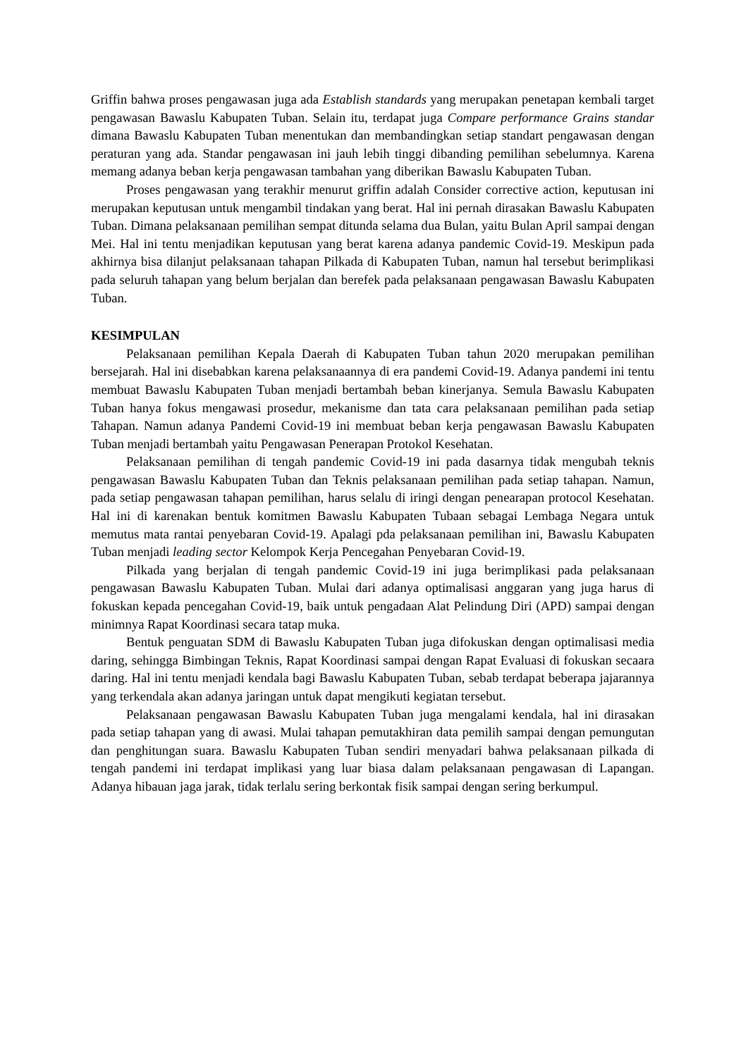Griffin bahwa proses pengawasan juga ada Establish standards yang merupakan penetapan kembali target pengawasan Bawaslu Kabupaten Tuban. Selain itu, terdapat juga Compare performance Grains standar dimana Bawaslu Kabupaten Tuban menentukan dan membandingkan setiap standart pengawasan dengan peraturan yang ada. Standar pengawasan ini jauh lebih tinggi dibanding pemilihan sebelumnya. Karena memang adanya beban kerja pengawasan tambahan yang diberikan Bawaslu Kabupaten Tuban.
Proses pengawasan yang terakhir menurut griffin adalah Consider corrective action, keputusan ini merupakan keputusan untuk mengambil tindakan yang berat. Hal ini pernah dirasakan Bawaslu Kabupaten Tuban. Dimana pelaksanaan pemilihan sempat ditunda selama dua Bulan, yaitu Bulan April sampai dengan Mei. Hal ini tentu menjadikan keputusan yang berat karena adanya pandemic Covid-19. Meskipun pada akhirnya bisa dilanjut pelaksanaan tahapan Pilkada di Kabupaten Tuban, namun hal tersebut berimplikasi pada seluruh tahapan yang belum berjalan dan berefek pada pelaksanaan pengawasan Bawaslu Kabupaten Tuban.
KESIMPULAN
Pelaksanaan pemilihan Kepala Daerah di Kabupaten Tuban tahun 2020 merupakan pemilihan bersejarah. Hal ini disebabkan karena pelaksanaannya di era pandemi Covid-19. Adanya pandemi ini tentu membuat Bawaslu Kabupaten Tuban menjadi bertambah beban kinerjanya. Semula Bawaslu Kabupaten Tuban hanya fokus mengawasi prosedur, mekanisme dan tata cara pelaksanaan pemilihan pada setiap Tahapan. Namun adanya Pandemi Covid-19 ini membuat beban kerja pengawasan Bawaslu Kabupaten Tuban menjadi bertambah yaitu Pengawasan Penerapan Protokol Kesehatan.
Pelaksanaan pemilihan di tengah pandemic Covid-19 ini pada dasarnya tidak mengubah teknis pengawasan Bawaslu Kabupaten Tuban dan Teknis pelaksanaan pemilihan pada setiap tahapan. Namun, pada setiap pengawasan tahapan pemilihan, harus selalu di iringi dengan penearapan protocol Kesehatan. Hal ini di karenakan bentuk komitmen Bawaslu Kabupaten Tubaan sebagai Lembaga Negara untuk memutus mata rantai penyebaran Covid-19. Apalagi pda pelaksanaan pemilihan ini, Bawaslu Kabupaten Tuban menjadi leading sector Kelompok Kerja Pencegahan Penyebaran Covid-19.
Pilkada yang berjalan di tengah pandemic Covid-19 ini juga berimplikasi pada pelaksanaan pengawasan Bawaslu Kabupaten Tuban. Mulai dari adanya optimalisasi anggaran yang juga harus di fokuskan kepada pencegahan Covid-19, baik untuk pengadaan Alat Pelindung Diri (APD) sampai dengan minimnya Rapat Koordinasi secara tatap muka.
Bentuk penguatan SDM di Bawaslu Kabupaten Tuban juga difokuskan dengan optimalisasi media daring, sehingga Bimbingan Teknis, Rapat Koordinasi sampai dengan Rapat Evaluasi di fokuskan secaara daring. Hal ini tentu menjadi kendala bagi Bawaslu Kabupaten Tuban, sebab terdapat beberapa jajarannya yang terkendala akan adanya jaringan untuk dapat mengikuti kegiatan tersebut.
Pelaksanaan pengawasan Bawaslu Kabupaten Tuban juga mengalami kendala, hal ini dirasakan pada setiap tahapan yang di awasi. Mulai tahapan pemutakhiran data pemilih sampai dengan pemungutan dan penghitungan suara. Bawaslu Kabupaten Tuban sendiri menyadari bahwa pelaksanaan pilkada di tengah pandemi ini terdapat implikasi yang luar biasa dalam pelaksanaan pengawasan di Lapangan. Adanya hibauan jaga jarak, tidak terlalu sering berkontak fisik sampai dengan sering berkumpul.